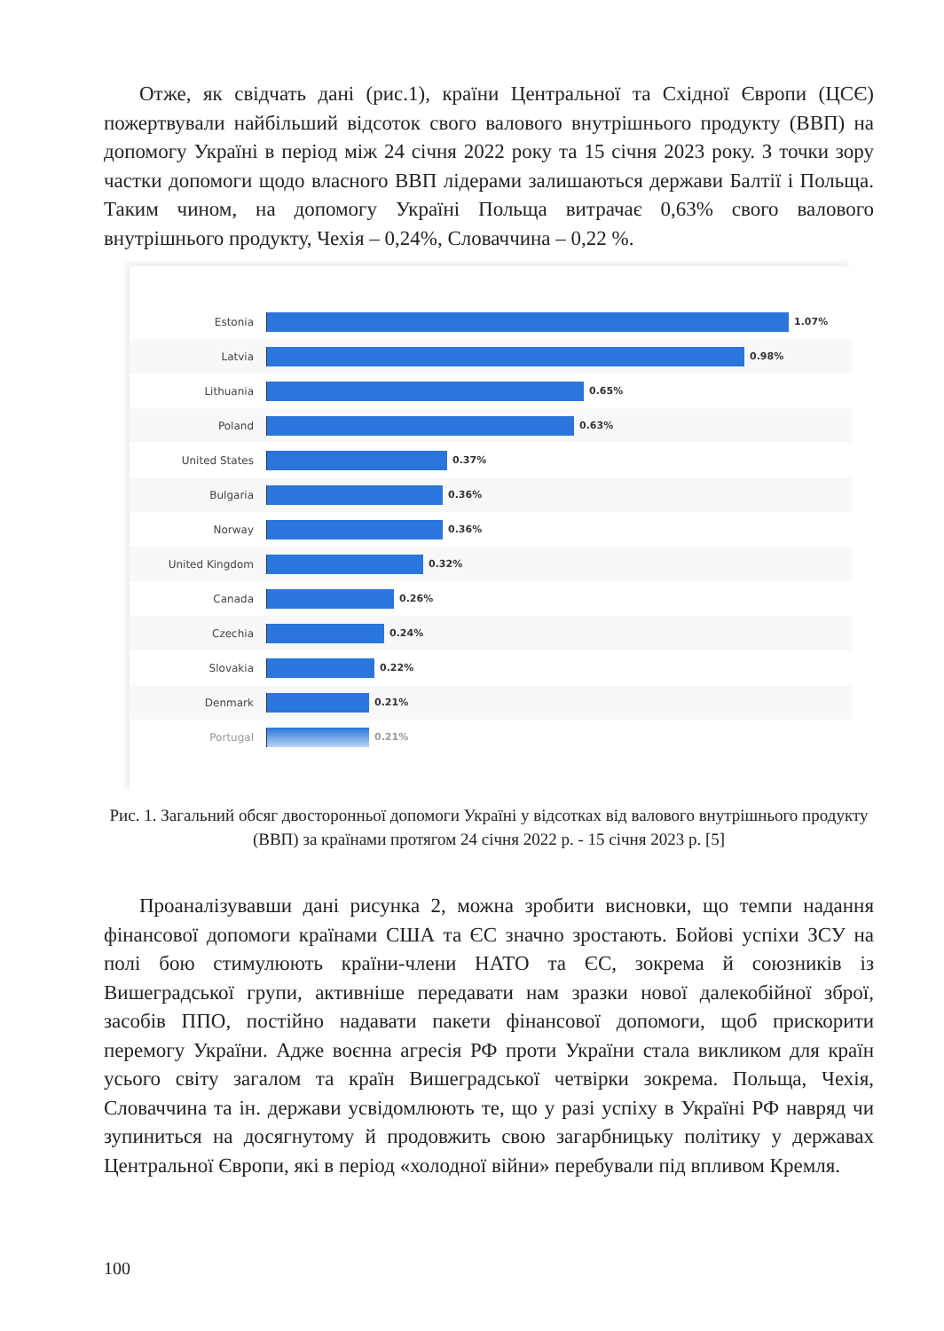Отже, як свідчать дані (рис.1), країни Центральної та Східної Європи (ЦСЄ) пожертвували найбільший відсоток свого валового внутрішнього продукту (ВВП) на допомогу Україні в період між 24 січня 2022 року та 15 січня 2023 року. З точки зору частки допомоги щодо власного ВВП лідерами залишаються держави Балтії і Польща. Таким чином, на допомогу Україні Польща витрачає 0,63% свого валового внутрішнього продукту, Чехія – 0,24%, Словаччина – 0,22 %.
Estonia 1.07%
Latvia 0.98%
Lithuania 0.65%
Poland 0.63%
United States 0.37%
Bulgaria 0.36%
Norway 0.36%
United Kingdom 0.32%
Canada 0.26%
Czechia 0.24%
Slovakia 0.22%
Denmark 0.21%
Portugal 0.21%
Рис. 1. Загальний обсяг двосторонньої допомоги Україні у відсотках від валового внутрішнього продукту (ВВП) за країнами протягом 24 січня 2022 р. - 15 січня 2023 р. [5]
Проаналізувавши дані рисунка 2, можна зробити висновки, що темпи надання фінансової допомоги країнами США та ЄС значно зростають. Бойові успіхи ЗСУ на полі бою стимулюють країни-члени НАТО та ЄС, зокрема й союзників із Вишеградської групи, активніше передавати нам зразки нової далекобійної зброї, засобів ППО, постійно надавати пакети фінансової допомоги, щоб прискорити перемогу України. Адже воєнна агресія РФ проти України стала викликом для країн усього світу загалом та країн Вишеградської четвірки зокрема. Польща, Чехія, Словаччина та ін. держави усвідомлюють те, що у разі успіху в Україні РФ навряд чи зупиниться на досягнутому й продовжить свою загарбницьку політику у державах Центральної Європи, які в період «холодної війни» перебували під впливом Кремля.
100